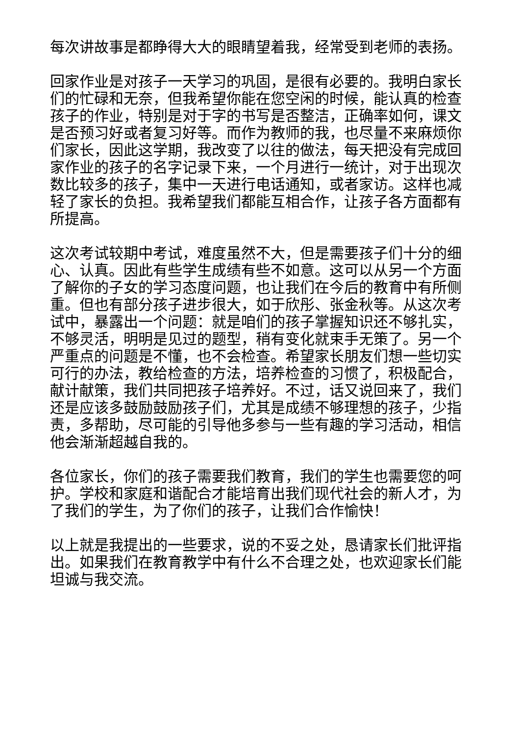每次讲故事是都睁得大大的眼睛望着我，经常受到老师的表扬。
回家作业是对孩子一天学习的巩固，是很有必要的。我明白家长们的忙碌和无奈，但我希望你能在您空闲的时候，能认真的检查孩子的作业，特别是对于字的书写是否整洁，正确率如何，课文是否预习好或者复习好等。而作为教师的我，也尽量不来麻烦你们家长，因此这学期，我改变了以往的做法，每天把没有完成回家作业的孩子的名字记录下来，一个月进行一统计，对于出现次数比较多的孩子，集中一天进行电话通知，或者家访。这样也减轻了家长的负担。我希望我们都能互相合作，让孩子各方面都有所提高。
这次考试较期中考试，难度虽然不大，但是需要孩子们十分的细心、认真。因此有些学生成绩有些不如意。这可以从另一个方面了解你的子女的学习态度问题，也让我们在今后的教育中有所侧重。但也有部分孩子进步很大，如于欣彤、张金秋等。从这次考试中，暴露出一个问题：就是咱们的孩子掌握知识还不够扎实，不够灵活，明明是见过的题型，稍有变化就束手无策了。另一个严重点的问题是不懂，也不会检查。希望家长朋友们想一些切实可行的办法，教给检查的方法，培养检查的习惯了，积极配合，献计献策，我们共同把孩子培养好。不过，话又说回来了，我们还是应该多鼓励鼓励孩子们，尤其是成绩不够理想的孩子，少指责，多帮助，尽可能的引导他多参与一些有趣的学习活动，相信他会渐渐超越自我的。
各位家长，你们的孩子需要我们教育，我们的学生也需要您的呵护。学校和家庭和谐配合才能培育出我们现代社会的新人才，为了我们的学生，为了你们的孩子，让我们合作愉快！
以上就是我提出的一些要求，说的不妥之处，恳请家长们批评指出。如果我们在教育教学中有什么不合理之处，也欢迎家长们能坦诚与我交流。